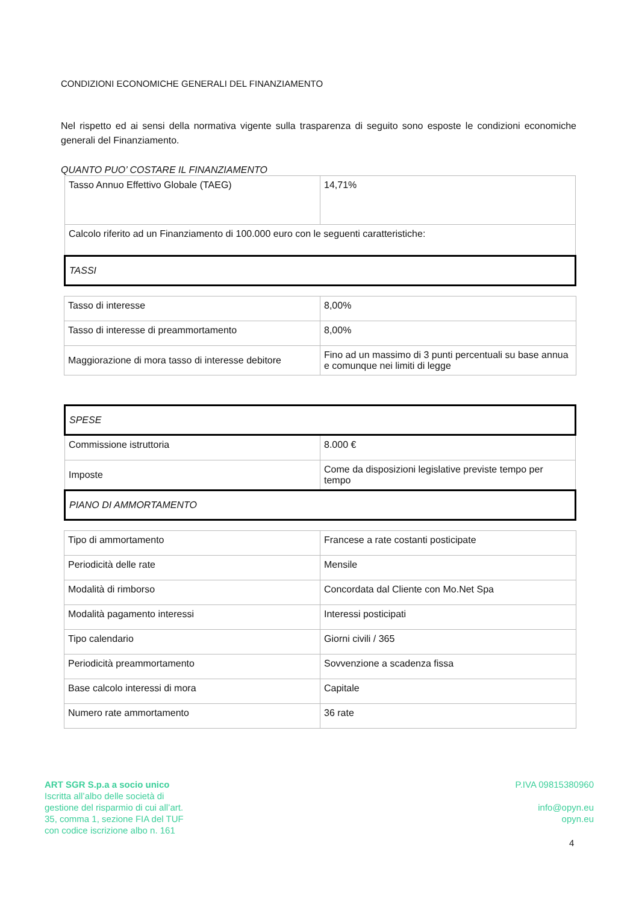CONDIZIONI ECONOMICHE GENERALI DEL FINANZIAMENTO
Nel rispetto ed ai sensi della normativa vigente sulla trasparenza di seguito sono esposte le condizioni economiche generali del Finanziamento.
QUANTO PUO’ COSTARE IL FINANZIAMENTO
| Tasso Annuo Effettivo Globale (TAEG) | 14,71% |
| Calcolo riferito ad un Finanziamento di 100.000 euro con le seguenti caratteristiche: | |
| TASSI | |
| Tasso di interesse | 8,00% |
| Tasso di interesse di preammortamento | 8,00% |
| Maggiorazione di mora tasso di interesse debitore | Fino ad un massimo di 3 punti percentuali su base annua e comunque nei limiti di legge |
| SPESE | |
| Commissione istruttoria | 8.000 € |
| Imposte | Come da disposizioni legislative previste tempo per tempo |
| PIANO DI AMMORTAMENTO | |
| Tipo di ammortamento | Francese a rate costanti posticipate |
| Periodicità delle rate | Mensile |
| Modalità di rimborso | Concordata dal Cliente con Mo.Net Spa |
| Modalità pagamento interessi | Interessi posticipati |
| Tipo calendario | Giorni civili / 365 |
| Periodicità preammortamento | Sovvenzione a scadenza fissa |
| Base calcolo interessi di mora | Capitale |
| Numero rate ammortamento | 36 rate |
ART SGR S.p.a a socio unico
Iscritta all’albo delle società di
gestione del risparmio di cui all’art.
35, comma 1, sezione FIA del TUF
con codice iscrizione albo n. 161
P.IVA 09815380960
info@opyn.eu
opyn.eu
4